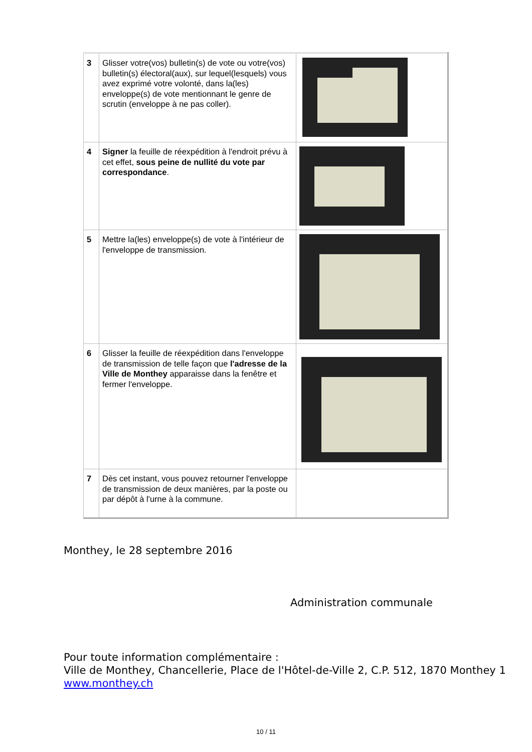| 3 | Glisser votre(vos) bulletin(s) de vote ou votre(vos) bulletin(s) électoral(aux), sur lequel(lesquels) vous avez exprimé votre volonté, dans la(les) enveloppe(s) de vote mentionnant le genre de scrutin (enveloppe à ne pas coller). | |
| 4 | Signer la feuille de réexpédition à l'endroit prévu à cet effet, sous peine de nullité du vote par correspondance . | |
| 5 | Mettre la(les) enveloppe(s) de vote à l'intérieur de l'enveloppe de transmission. | |
| 6 | Glisser la feuille de réexpédition dans l'enveloppe de transmission de telle façon que l'adresse de la Ville de Monthey apparaisse dans la fenêtre et fermer l'enveloppe. | |
| 7 | Dès cet instant, vous pouvez retourner l'enveloppe de transmission de deux manières, par la poste ou par dépôt à l'urne à la commune. | |
Monthey, le 28 septembre 2016
Administration communale
Pour toute information complémentaire :
Ville de Monthey, Chancellerie, Place de l'Hôtel-de-Ville 2, C.P. 512, 1870 Monthey 1
www.monthey.ch
10 / 11